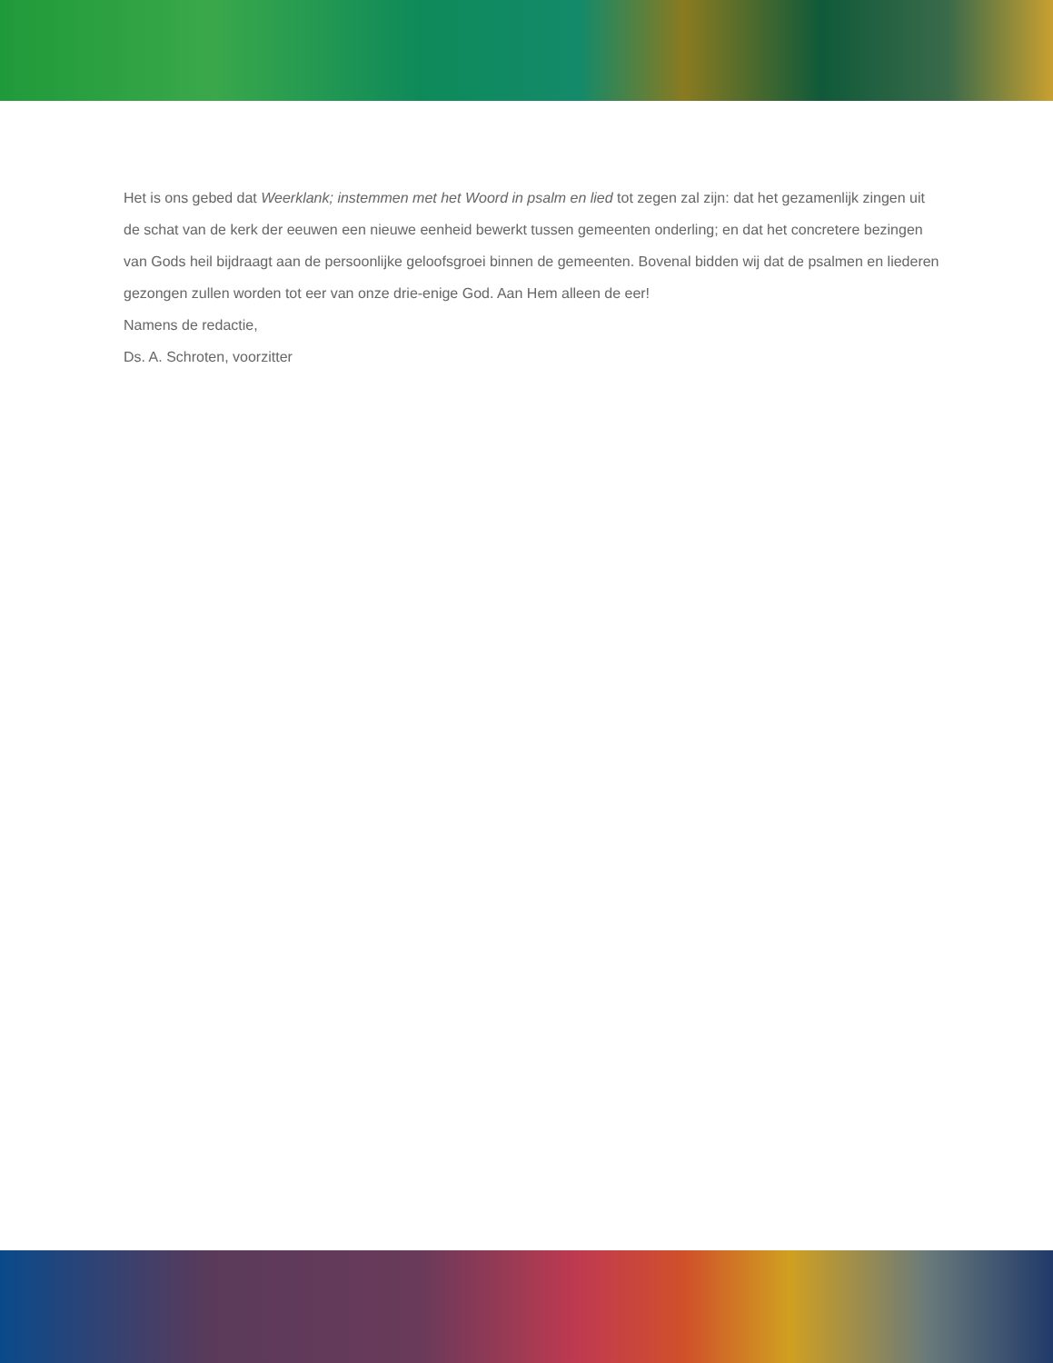Het is ons gebed dat Weerklank; instemmen met het Woord in psalm en lied tot zegen zal zijn: dat het gezamenlijk zingen uit de schat van de kerk der eeuwen een nieuwe eenheid bewerkt tussen gemeenten onderling; en dat het concretere bezingen van Gods heil bijdraagt aan de persoonlijke geloofsgroei binnen de gemeenten. Bovenal bidden wij dat de psalmen en liederen gezongen zullen worden tot eer van onze drie-enige God. Aan Hem alleen de eer!
Namens de redactie,
Ds. A. Schroten, voorzitter